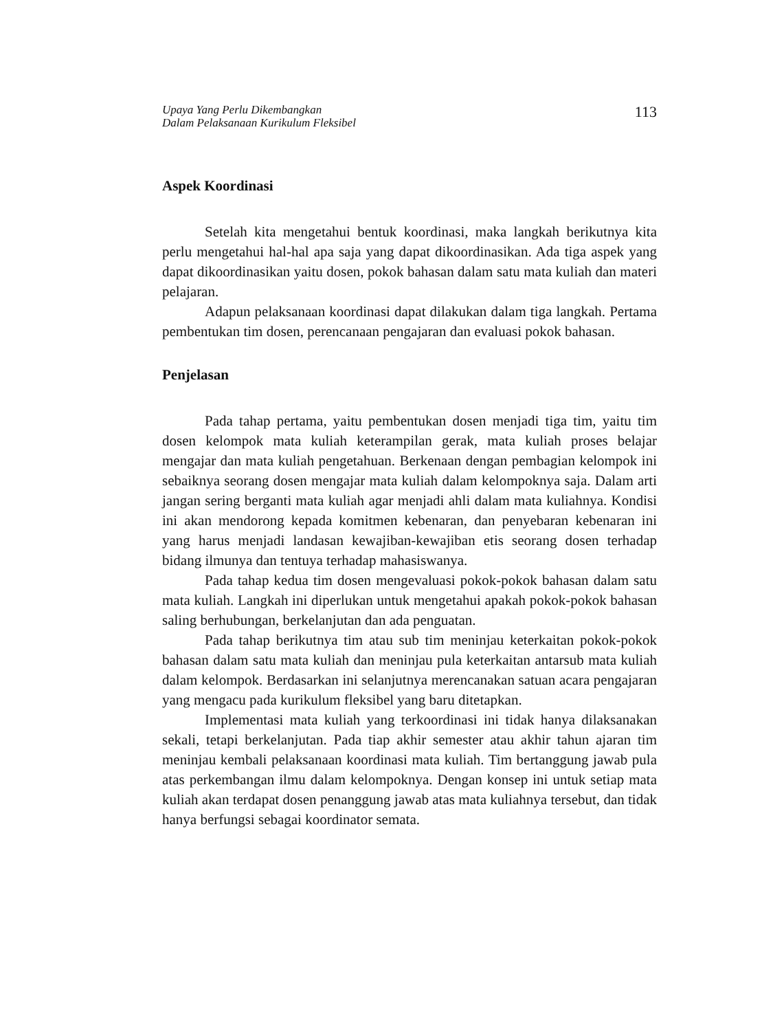Upaya Yang Perlu Dikembangkan
Dalam Pelaksanaan Kurikulum Fleksibel 113
Aspek Koordinasi
Setelah kita mengetahui bentuk koordinasi, maka langkah berikutnya kita perlu mengetahui hal-hal apa saja yang dapat dikoordinasikan. Ada tiga aspek yang dapat dikoordinasikan yaitu dosen, pokok bahasan dalam satu mata kuliah dan materi pelajaran.
Adapun pelaksanaan koordinasi dapat dilakukan dalam tiga langkah. Pertama pembentukan tim dosen, perencanaan pengajaran dan evaluasi pokok bahasan.
Penjelasan
Pada tahap pertama, yaitu pembentukan dosen menjadi tiga tim, yaitu tim dosen kelompok mata kuliah keterampilan gerak, mata kuliah proses belajar mengajar dan mata kuliah pengetahuan. Berkenaan dengan pembagian kelompok ini sebaiknya seorang dosen mengajar mata kuliah dalam kelompoknya saja. Dalam arti jangan sering berganti mata kuliah agar menjadi ahli dalam mata kuliahnya. Kondisi ini akan mendorong kepada komitmen kebenaran, dan penyebaran kebenaran ini yang harus menjadi landasan kewajiban-kewajiban etis seorang dosen terhadap bidang ilmunya dan tentuya terhadap mahasiswanya.
Pada tahap kedua tim dosen mengevaluasi pokok-pokok bahasan dalam satu mata kuliah. Langkah ini diperlukan untuk mengetahui apakah pokok-pokok bahasan saling berhubungan, berkelanjutan dan ada penguatan.
Pada tahap berikutnya tim atau sub tim meninjau keterkaitan pokok-pokok bahasan dalam satu mata kuliah dan meninjau pula keterkaitan antarsub mata kuliah dalam kelompok. Berdasarkan ini selanjutnya merencanakan satuan acara pengajaran yang mengacu pada kurikulum fleksibel yang baru ditetapkan.
Implementasi mata kuliah yang terkoordinasi ini tidak hanya dilaksanakan sekali, tetapi berkelanjutan. Pada tiap akhir semester atau akhir tahun ajaran tim meninjau kembali pelaksanaan koordinasi mata kuliah. Tim bertanggung jawab pula atas perkembangan ilmu dalam kelompoknya. Dengan konsep ini untuk setiap mata kuliah akan terdapat dosen penanggung jawab atas mata kuliahnya tersebut, dan tidak hanya berfungsi sebagai koordinator semata.